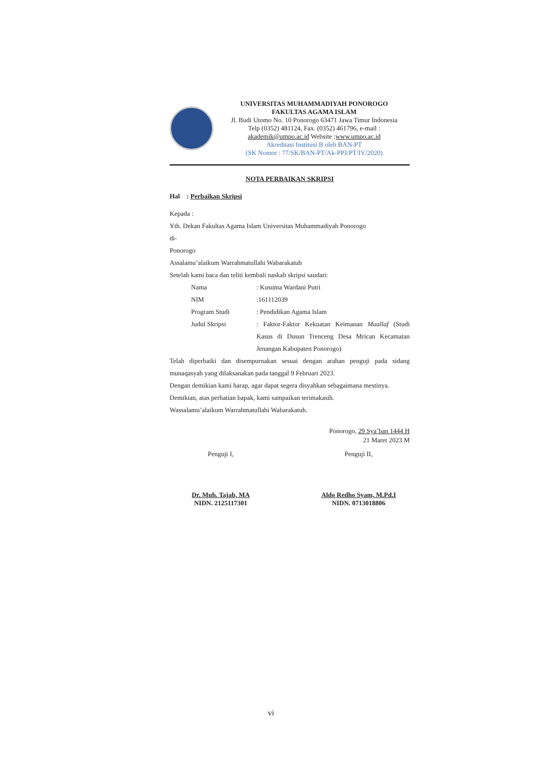UNIVERSITAS MUHAMMADIYAH PONOROGO
FAKULTAS AGAMA ISLAM
Jl. Budi Utomo No. 10 Ponorogo 63471 Jawa Timur Indonesia
Telp (0352) 481124, Fax. (0352) 461796, e-mail :
akademik@umpo.ac.id Website :www.umpo.ac.id
Akreditasi Institusi B oleh BAN-PT
(SK Nomor : 77/SK/BAN-PT/Ak-PPJ/PT/IV/2020)
NOTA PERBAIKAN SKRIPSI
Hal : Perbaikan Skripsi
Kepada :
Yth. Dekan Fakultas Agama Islam Universitas Muhammadiyah Ponorogo
di-
Ponorogo
Assalamu’alaikum Warrahmatullahi Wabarakatuh
Setelah kami baca dan teliti kembali naskah skripsi saudari:
| Nama | : Kusuma Wardani Putri |
| NIM | :161112039 |
| Program Studi | : Pendidikan Agama Islam |
| Judul Skripsi | : Faktor-Faktor Kekuatan Keimanan Muallaf (Studi Kasus di Dusun Trenceng Desa Mrican Kecamatan Jenangan Kabupaten Ponorogo) |
Telah diperbaiki dan disempurnakan sesuai dengan arahan penguji pada sidang munaqasyah yang dilaksanakan pada tanggal 9 Februari 2023.
Dengan demikian kami harap, agar dapat segera disyahkan sebagaimana mestinya.
Demikian, atas perhatian bapak, kami sampaikan terimakasih.
Wassalamu’alaikum Warrahmatullahi Wabarakatuh.
Ponorogo, 29 Sya’ban 1444 H
21 Maret 2023 M
Penguji I,
Dr. Muh. Tajab, MA
NIDN. 2125117301
Penguji II,
Aldo Redho Syam, M.Pd.I
NIDN. 0713018806
vi